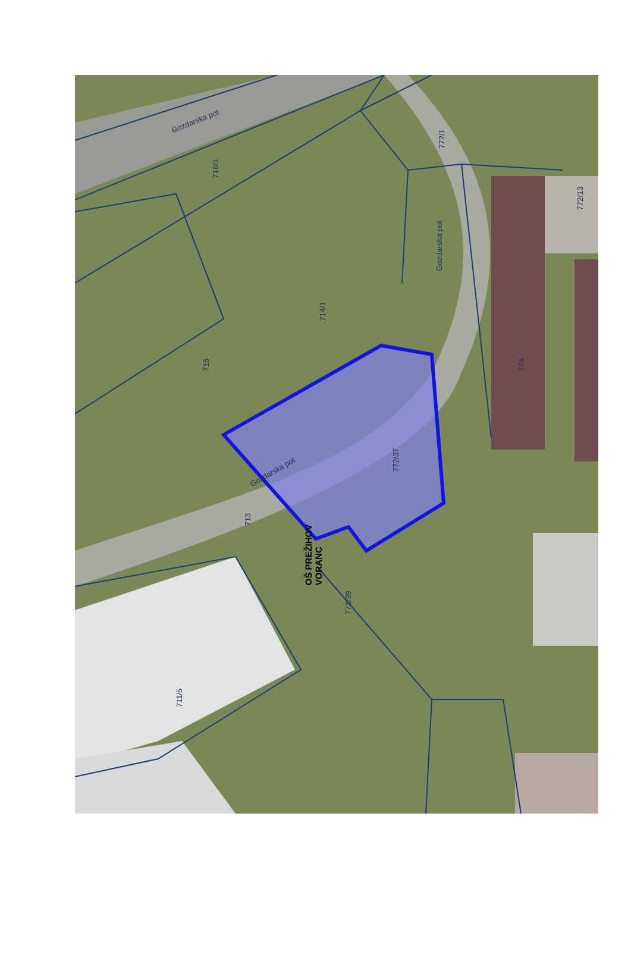Gozdarska pot
716/1
772/1
772/13
Gozdarska pot
714/1
715 774
772/37
Gozdarska pot
713
OŠ PREŽIHOV
VORANC
772/39
711/5